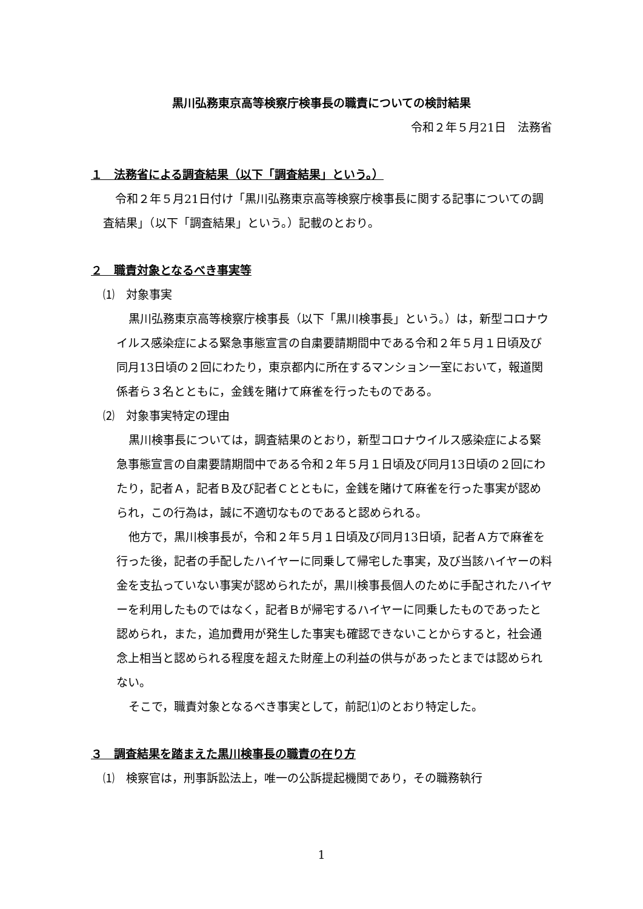黒川弘務東京高等検察庁検事長の職責についての検討結果
令和２年５月21日　法務省
１　法務省による調査結果（以下「調査結果」という。）
令和２年５月21日付け「黒川弘務東京高等検察庁検事長に関する記事についての調査結果」（以下「調査結果」という。）記載のとおり。
２　職責対象となるべき事実等
⑴　対象事実
黒川弘務東京高等検察庁検事長（以下「黒川検事長」という。）は，新型コロナウイルス感染症による緊急事態宣言の自粛要請期間中である令和２年５月１日頃及び同月13日頃の２回にわたり，東京都内に所在するマンション一室において，報道関係者ら３名とともに，金銭を賭けて麻雀を行ったものである。
⑵　対象事実特定の理由
黒川検事長については，調査結果のとおり，新型コロナウイルス感染症による緊急事態宣言の自粛要請期間中である令和２年５月１日頃及び同月13日頃の２回にわたり，記者Ａ，記者Ｂ及び記者Ｃとともに，金銭を賭けて麻雀を行った事実が認められ，この行為は，誠に不適切なものであると認められる。
他方で，黒川検事長が，令和２年５月１日頃及び同月13日頃，記者Ａ方で麻雀を行った後，記者の手配したハイヤーに同乗して帰宅した事実，及び当該ハイヤーの料金を支払っていない事実が認められたが，黒川検事長個人のために手配されたハイヤーを利用したものではなく，記者Ｂが帰宅するハイヤーに同乗したものであったと認められ，また，追加費用が発生した事実も確認できないことからすると，社会通念上相当と認められる程度を超えた財産上の利益の供与があったとまでは認められない。
そこで，職責対象となるべき事実として，前記⑴のとおり特定した。
３　調査結果を踏まえた黒川検事長の職責の在り方
⑴　検察官は，刑事訴訟法上，唯一の公訴提起機関であり，その職務執行
1